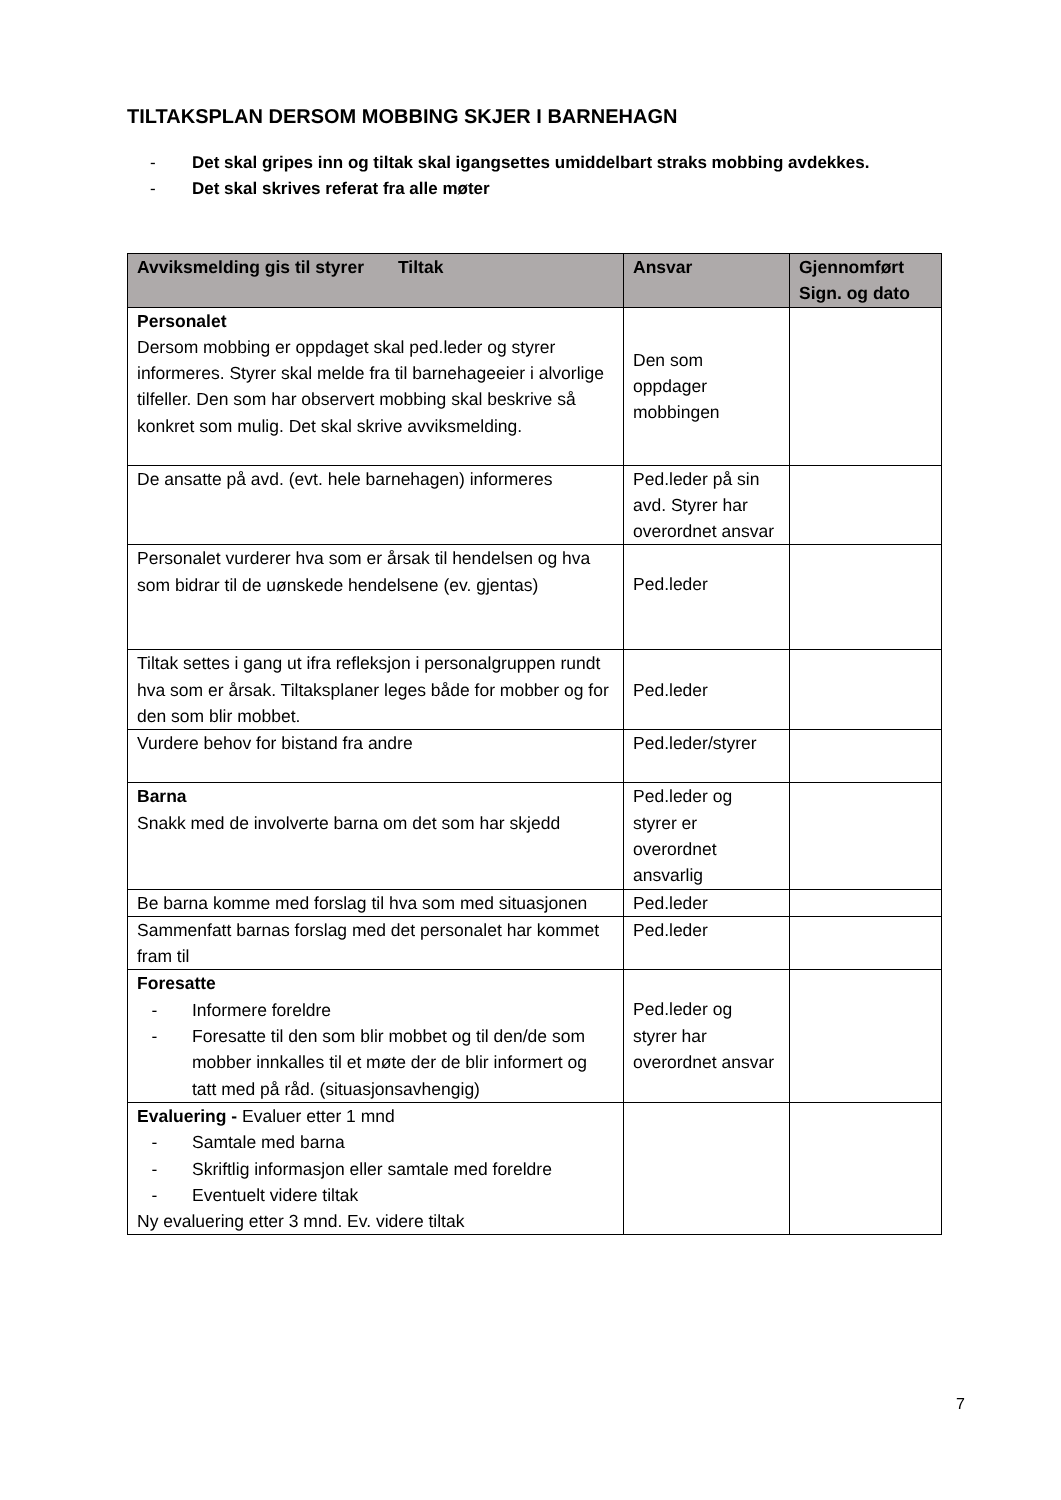TILTAKSPLAN DERSOM MOBBING SKJER I BARNEHAGN
- Det skal gripes inn og tiltak skal igangsettes umiddelbart straks mobbing avdekkes.
- Det skal skrives referat fra alle møter
| Avviksmelding gis til styrer Tiltak | Ansvar | Gjennomført Sign. og dato |
| --- | --- | --- |
| Personalet Dersom mobbing er oppdaget skal ped.leder og styrer informeres. Styrer skal melde fra til barnehageeier i alvorlige tilfeller. Den som har observert mobbing skal beskrive så konkret som mulig. Det skal skrive avviksmelding. | Den som oppdager mobbingen | |
| De ansatte på avd. (evt. hele barnehagen) informeres | Ped.leder på sin avd. Styrer har overordnet ansvar | |
| Personalet vurderer hva som er årsak til hendelsen og hva som bidrar til de uønskede hendelsene (ev. gjentas) | Ped.leder | |
| Tiltak settes i gang ut ifra refleksjon i personalgruppen rundt hva som er årsak. Tiltaksplaner leges både for mobber og for den som blir mobbet. | Ped.leder | |
| Vurdere behov for bistand fra andre | Ped.leder/styrer | |
| Barna Snakk med de involverte barna om det som har skjedd | Ped.leder og styrer er overordnet ansvarlig | |
| Be barna komme med forslag til hva som med situasjonen | Ped.leder | |
| Sammenfatt barnas forslag med det personalet har kommet fram til | Ped.leder | |
| Foresatte - Informere foreldre - Foresatte til den som blir mobbet og til den/de som mobber innkalles til et møte der de blir informert og tatt med på råd. (situasjonsavhengig) | Ped.leder og styrer har overordnet ansvar | |
| Evaluering - Evaluer etter 1 mnd - Samtale med barna - Skriftlig informasjon eller samtale med foreldre - Eventuelt videre tiltak Ny evaluering etter 3 mnd. Ev. videre tiltak | | |
7